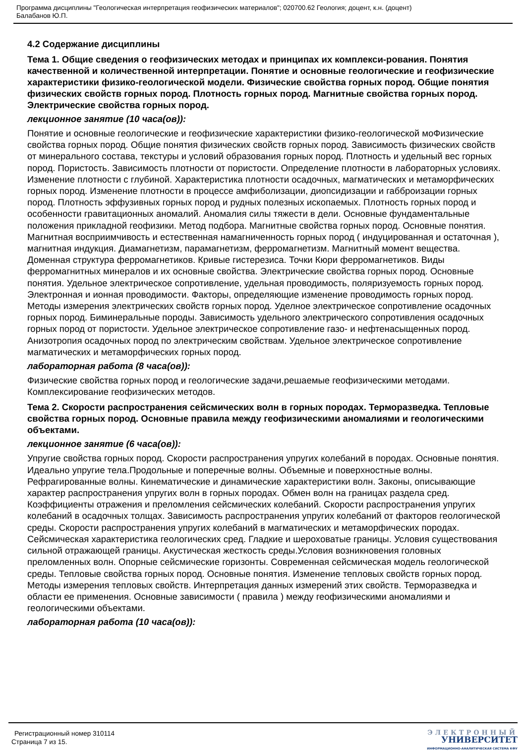Программа дисциплины "Геологическая интерпретация геофизических материалов"; 020700.62 Геология; доцент, к.н. (доцент)
Балабанов Ю.П.
4.2 Содержание дисциплины
Тема 1. Общие сведения о геофизических методах и принципах их комплекси-рования. Понятия качественной и количественной интерпретации. Понятие и основные геологические и геофизические характеристики физико-геологической модели. Физические свойства горных пород. Общие понятия физических свойств горных пород. Плотность горных пород. Магнитные свойства горных пород. Электрические свойства горных пород.
лекционное занятие (10 часа(ов)):
Понятие и основные геологические и геофизические характеристики физико-геологической моФизические свойства горных пород. Общие понятия физических свойств горных пород. Зависимость физических свойств от минерального состава, текстуры и условий образования горных пород. Плотность и удельный вес горных пород. Пористость. Зависимость плотности от пористости. Определение плотности в лабораторных условиях. Изменение плотности с глубиной. Характеристика плотности осадочных, магматических и метаморфических горных пород. Изменение плотности в процессе амфиболизации, диопсидизации и габброизации горных пород. Плотность эффузивных горных пород и рудных полезных ископаемых. Плотность горных пород и особенности гравитационных аномалий. Аномалия силы тяжести в дели. Основные фундаментальные положения прикладной геофизики. Метод подбора. Магнитные свойства горных пород. Основные понятия. Магнитная восприимчивость и естественная намагниченность горных пород ( индуцированная и остаточная ), магнитная индукция. Диамагнетизм, парамагнетизм, ферромагнетизм. Магнитный момент вещества. Доменная структура ферромагнетиков. Кривые гистерезиса. Точки Кюри ферромагнетиков. Виды ферромагнитных минералов и их основные свойства. Электрические свойства горных пород. Основные понятия. Удельное электрическое сопротивление, удельная проводимость, поляризуемость горных пород. Электронная и ионная проводимости. Факторы, определяющие изменение проводимость горных пород. Методы измерения электрических свойств горных пород. Уделное электрическое сопротивление осадочных горных пород. Биминеральные породы. Зависимость удельного электрического сопротивления осадочных горных пород от пористости. Удельное электрическое сопротивление газо- и нефтенасыщенных пород. Анизотропия осадочных пород по электрическим свойствам. Удельное электрическое сопротивление магматических и метаморфических горных пород.
лабораторная работа (8 часа(ов)):
Физические свойства горных пород и геологические задачи,решаемые геофизическими методами. Комплексирование геофизических методов.
Тема 2. Скорости распространения сейсмических волн в горных породах. Терморазведка. Тепловые свойства горных пород. Основные правила между геофизическими аномалиями и геологическими объектами.
лекционное занятие (6 часа(ов)):
Упругие свойства горных пород. Скорости распространения упругих колебаний в породах. Основные понятия. Идеально упругие тела.Продольные и поперечные волны. Объемные и поверхностные волны. Рефрагированные волны. Кинематические и динамические характеристики волн. Законы, описывающие характер распространения упругих волн в горных породах. Обмен волн на границах раздела сред. Коэффициенты отражения и преломления сейсмических колебаний. Скорости распространения упругих колебаний в осадочных толщах. Зависимость распространения упругих колебаний от факторов геологической среды. Скорости распространения упругих колебаний в магматических и метаморфических породах. Сейсмическая характеристика геологических сред. Гладкие и шероховатые границы. Условия существования сильной отражающей границы. Акустическая жесткость среды.Условия возникновения головных преломленных волн. Опорные сейсмические горизонты. Современная сейсмическая модель геологической среды. Тепловые свойства горных пород. Основные понятия. Изменение тепловых свойств горных пород. Методы измерения тепловых свойств. Интерпретация данных измерений этих свойств. Терморазведка и области ее применения. Основные зависимости ( правила ) между геофизическими аномалиями и геологическими объектами.
лабораторная работа (10 часа(ов)):
Регистрационный номер 310114
Страница 7 из 15.
ЭЛЕКТРОННЫЙ
УНИВЕРСИТЕТ
ИНФОРМАЦИОННО-АНАЛИТИЧЕСКАЯ СИСТЕМА КФУ